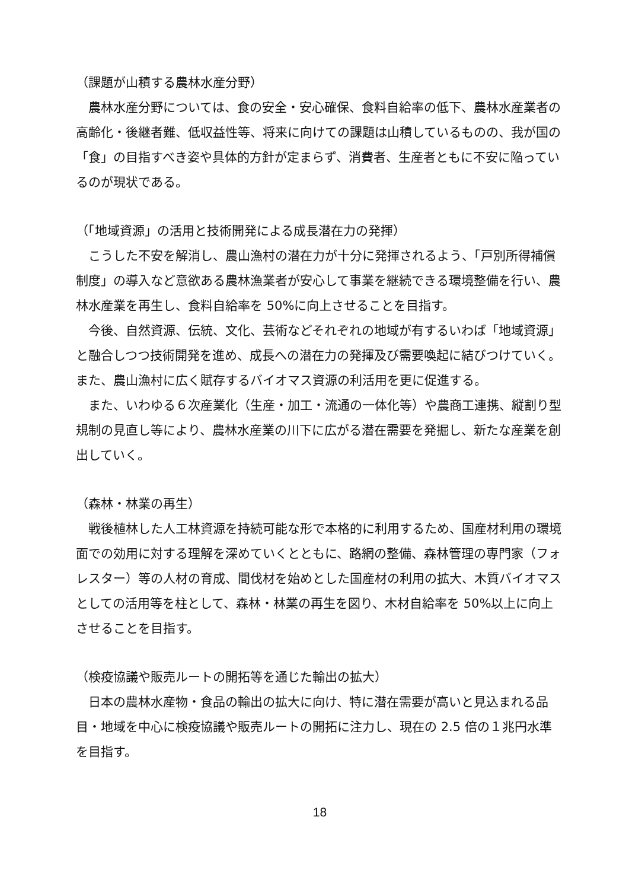（課題が山積する農林水産分野）
農林水産分野については、食の安全・安心確保、食料自給率の低下、農林水産業者の高齢化・後継者難、低収益性等、将来に向けての課題は山積しているものの、我が国の「食」の目指すべき姿や具体的方針が定まらず、消費者、生産者ともに不安に陥っているのが現状である。
（「地域資源」の活用と技術開発による成長潜在力の発揮）
こうした不安を解消し、農山漁村の潜在力が十分に発揮されるよう、「戸別所得補償制度」の導入など意欲ある農林漁業者が安心して事業を継続できる環境整備を行い、農林水産業を再生し、食料自給率を 50%に向上させることを目指す。
今後、自然資源、伝統、文化、芸術などそれぞれの地域が有するいわば「地域資源」と融合しつつ技術開発を進め、成長への潜在力の発揮及び需要喚起に結びつけていく。また、農山漁村に広く賦存するバイオマス資源の利活用を更に促進する。
また、いわゆる６次産業化（生産・加工・流通の一体化等）や農商工連携、縦割り型規制の見直し等により、農林水産業の川下に広がる潜在需要を発掘し、新たな産業を創出していく。
（森林・林業の再生）
戦後植林した人工林資源を持続可能な形で本格的に利用するため、国産材利用の環境面での効用に対する理解を深めていくとともに、路網の整備、森林管理の専門家（フォレスター）等の人材の育成、間伐材を始めとした国産材の利用の拡大、木質バイオマスとしての活用等を柱として、森林・林業の再生を図り、木材自給率を 50%以上に向上させることを目指す。
（検疫協議や販売ルートの開拓等を通じた輸出の拡大）
日本の農林水産物・食品の輸出の拡大に向け、特に潜在需要が高いと見込まれる品目・地域を中心に検疫協議や販売ルートの開拓に注力し、現在の 2.5 倍の１兆円水準を目指す。
18